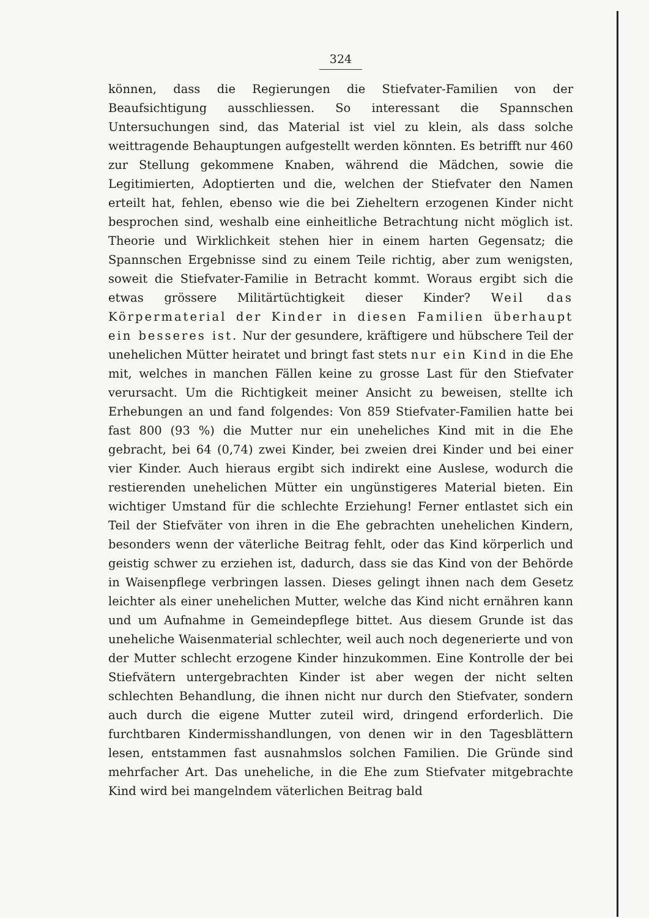324
können, dass die Regierungen die Stiefvater-Familien von der Beaufsichtigung ausschliessen. So interessant die Spannschen Untersuchungen sind, das Material ist viel zu klein, als dass solche weittragende Behauptungen aufgestellt werden könnten. Es betrifft nur 460 zur Stellung gekommene Knaben, während die Mädchen, sowie die Legitimierten, Adoptierten und die, welchen der Stiefvater den Namen erteilt hat, fehlen, ebenso wie die bei Zieheltern erzogenen Kinder nicht besprochen sind, weshalb eine einheitliche Betrachtung nicht möglich ist. Theorie und Wirklichkeit stehen hier in einem harten Gegensatz; die Spannschen Ergebnisse sind zu einem Teile richtig, aber zum wenigsten, soweit die Stiefvater-Familie in Betracht kommt. Woraus ergibt sich die etwas grössere Militärtüchtigkeit dieser Kinder? Weil das Körpermaterial der Kinder in diesen Familien überhaupt ein besseres ist. Nur der gesundere, kräftigere und hübschere Teil der unehelichen Mütter heiratet und bringt fast stets nur ein Kind in die Ehe mit, welches in manchen Fällen keine zu grosse Last für den Stiefvater verursacht. Um die Richtigkeit meiner Ansicht zu beweisen, stellte ich Erhebungen an und fand folgendes: Von 859 Stiefvater-Familien hatte bei fast 800 (93 %) die Mutter nur ein uneheliches Kind mit in die Ehe gebracht, bei 64 (0,74) zwei Kinder, bei zweien drei Kinder und bei einer vier Kinder. Auch hieraus ergibt sich indirekt eine Auslese, wodurch die restierenden unehelichen Mütter ein ungünstigeres Material bieten. Ein wichtiger Umstand für die schlechte Erziehung! Ferner entlastet sich ein Teil der Stiefväter von ihren in die Ehe gebrachten unehelichen Kindern, besonders wenn der väterliche Beitrag fehlt, oder das Kind körperlich und geistig schwer zu erziehen ist, dadurch, dass sie das Kind von der Behörde in Waisenpflege verbringen lassen. Dieses gelingt ihnen nach dem Gesetz leichter als einer unehelichen Mutter, welche das Kind nicht ernähren kann und um Aufnahme in Gemeindepflege bittet. Aus diesem Grunde ist das uneheliche Waisenmaterial schlechter, weil auch noch degenerierte und von der Mutter schlecht erzogene Kinder hinzukommen. Eine Kontrolle der bei Stiefvätern untergebrachten Kinder ist aber wegen der nicht selten schlechten Behandlung, die ihnen nicht nur durch den Stiefvater, sondern auch durch die eigene Mutter zuteil wird, dringend erforderlich. Die furchtbaren Kindermisshandlungen, von denen wir in den Tagesblättern lesen, entstammen fast ausnahmslos solchen Familien. Die Gründe sind mehrfacher Art. Das uneheliche, in die Ehe zum Stiefvater mitgebrachte Kind wird bei mangelndem väterlichen Beitrag bald